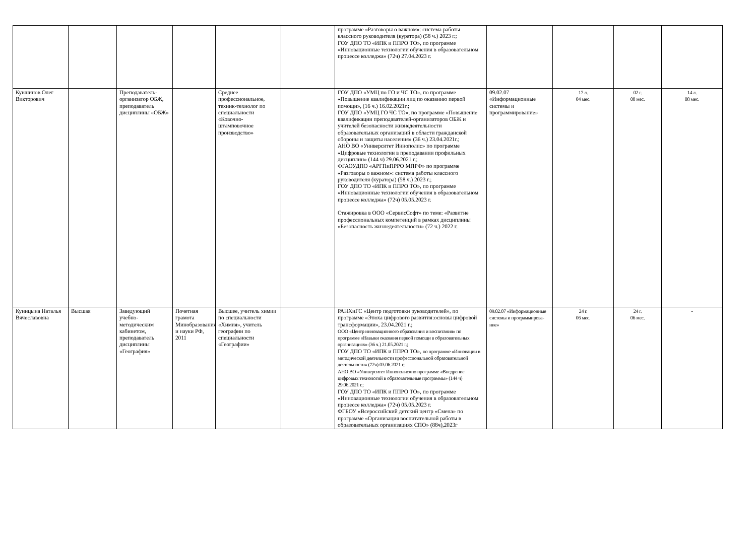| | | | | | | программе «Разговоры о важном»: система работы классного руководителя (куратора) (58 ч.) 2023 г.; ГОУ ДПО ТО «ИПК и ППРО ТО», по программе «Инновационные технологии обучения в образовательном процессе колледжа» (72ч) 27.04.2023 г. | | | | |
| Кувшинов Олег Викторович | | Преподаватель-организатор ОБЖ, преподаватель дисциплины «ОБЖ» | | Среднее профессиональное, техник-технолог по специальности «Ковочно-штамповочное производство» | | ГОУ ДПО «УМЦ по ГО и ЧС ТО», по программе «Повышение квалификации лиц по оказанию первой помощи», (16 ч.) 16.02.2021г.; ГОУ ДПО «УМЦ ГО ЧС ТО», по программе «Повышение квалификации преподавателей-организаторов ОБЖ и учителей безопасности жизнедеятельности образовательных организаций в области гражданской обороны и защиты населения» (36 ч.) 23.04.2021г.; АНО ВО «Университет Иннополис» по программе «Цифровые технологии в преподавании профильных дисциплин» (144 ч) 29.06.2021 г.; ФГАОУДПО «АРГПиПРРО МПРФ» по программе «Разговоры о важном»: система работы классного руководителя (куратора) (58 ч.) 2023 г.; ГОУ ДПО ТО «ИПК и ППРО ТО», по программе «Инновационные технологии обучения в образовательном процессе колледжа» (72ч) 05.05.2023 г. Стажировка в ООО «СервисСофт» по теме: «Развитие профессиональных компетенций в рамках дисциплины «Безопасность жизнедеятельности» (72 ч.) 2022 г. | 09.02.07 «Информационные системы и программирование» | 17 л. 04 мес. | 02 г. 08 мес. | 14 л. 08 мес. |
| Куницына Наталья Вячеславовна | Высшая | Заведующий учебно-методическим кабинетом, преподаватель дисциплины «География» | Почетная грамота Минобразования и науки РФ, 2011 | Высшее, учитель химии по специальности «Химия», учитель географии по специальности «Географии» | | РАНХиГС «Центр подготовки руководителей», по программе «Эпоха цифрового развития:основы цифровой трансформации», 23.04.2021 г.; ООО «Центр инновационного образования и воспитания» по программе «Навыки оказания первой помощи в образовательных организациях» (36 ч.) 21.05.2021 г.; ГОУ ДПО ТО «ИПК и ППРО ТО», по программе «Инновации в методической деятельности профессиональной образовательной деятельности» (72ч) 03.06.2021 г.; АНО ВО «Университет Иннополис»по программе «Внедрение цифровых технологий в образовательные программы» (144 ч) 29.06.2021 г.; ГОУ ДПО ТО «ИПК и ППРО ТО», по программе «Инновационные технологии обучения в образовательном процессе колледжа» (72ч) 05.05.2023 г. ФГБОУ «Всероссийский детский центр «Смена» по программе «Организация воспитательной работы в образовательных организациях СПО» (88ч),2023г | 09.02.07 «Информационные системы и программирова-ние» | 24 г. 06 мес. | 24 г. 06 мес. | - |